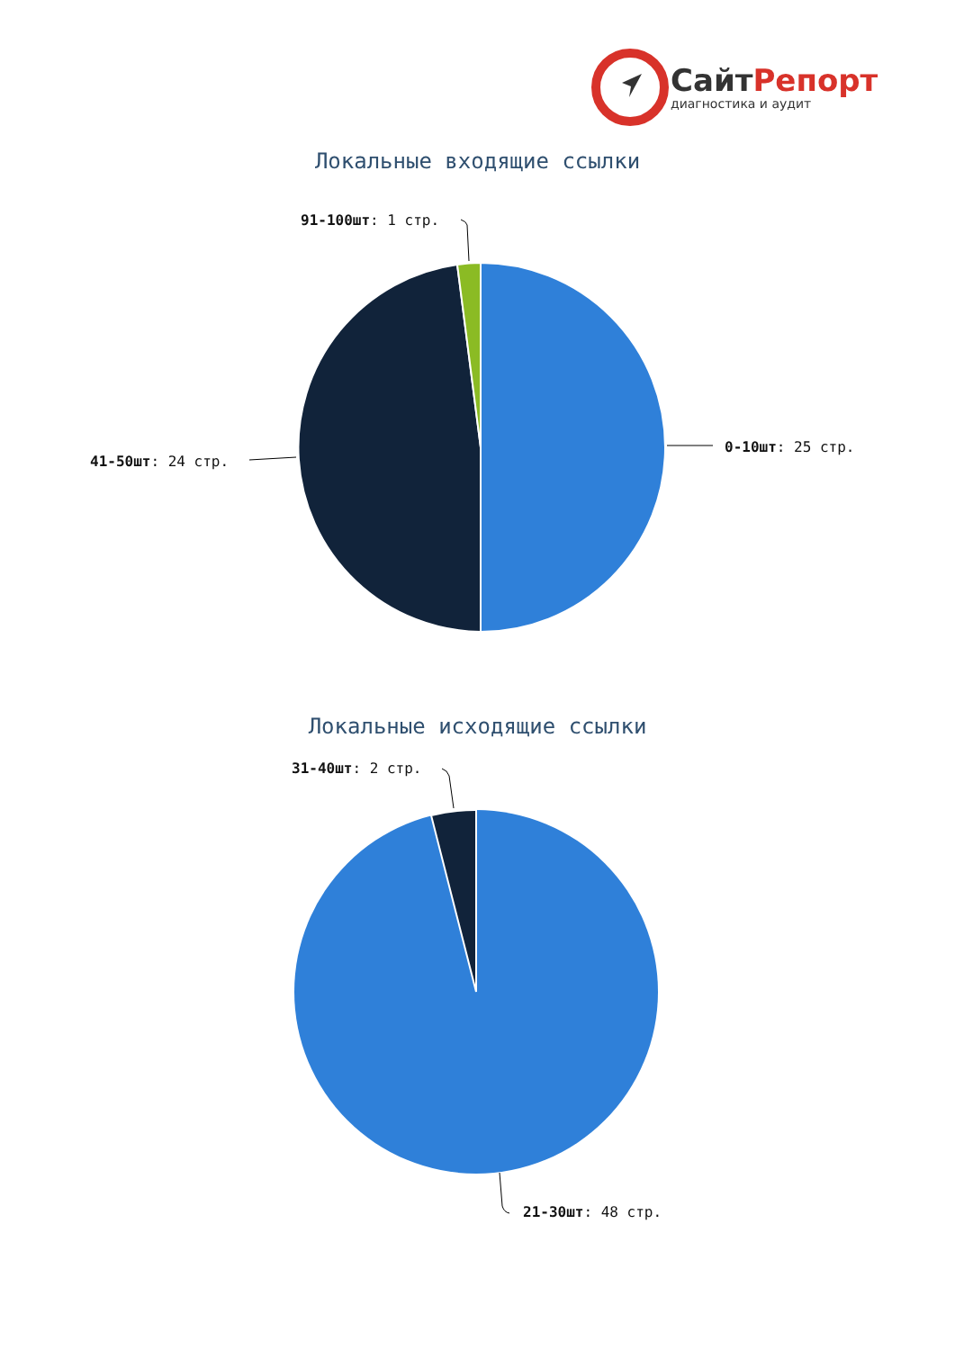СайтРепорт
диагностика и аудит
Локальные входящие ссылки
91-100шт: 1 стр.
0-10шт: 25 стр.
41-50шт: 24 стр.
Локальные исходящие ссылки
31-40шт: 2 стр.
21-30шт: 48 стр.